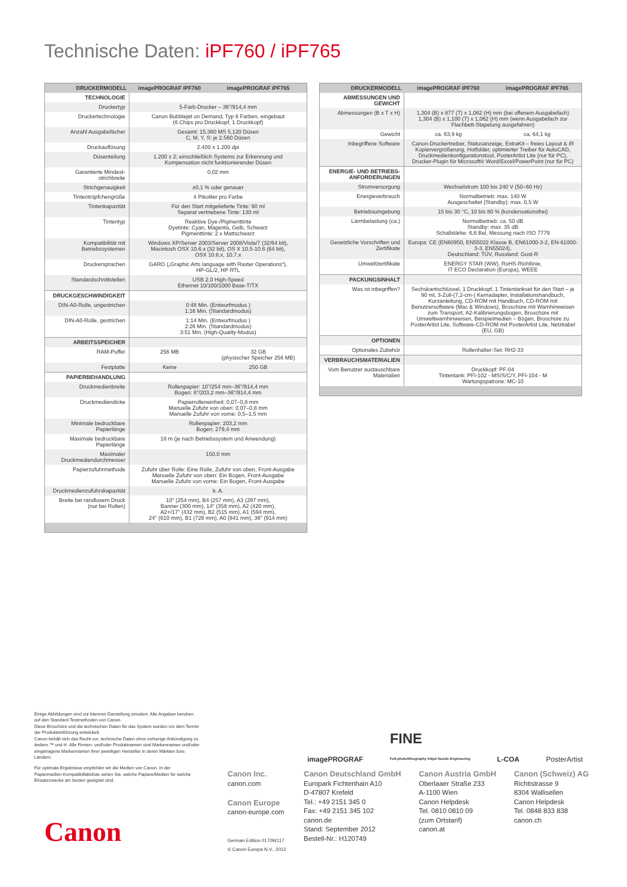Technische Daten: iPF760 / iPF765
| DRUCKERMODELL | imagePROGRAF iPF760 | imagePROGRAF iPF765 |
| --- | --- | --- |
| TECHNOLOGIE | | |
| Druckertyp | 5-Farb-Drucker – 36"/914,4 mm | |
| Druckertechnologie | Canon Bubblejet on Demand, Typ 6 Farben, eingebaut (6 Chips pro Druckkopf, 1 Druckkopf) | |
| Anzahl Ausgabefächer | Gesamt: 15.360 MS 5,120 Düsen C, M, Y, S: je 2.560 Düsen | |
| Druckauflösung | 2.400 x 1.200 dpi | |
| Düsenteilung | 1.200 x 2; einschließlich Systems zur Erkennung und Kompensation nicht funktionierender Düsen | |
| Garantierte Mindest-strichbreite | 0,02 mm | |
| Strichgenauigkeit | ±0,1 % oder genauer | |
| Tintentröpfchengröße | 4 Pikoliter pro Farbe | |
| Tintenkapazität | Für den Start mitgelieferte Tinte: 90 ml Separat vertriebene Tinte: 130 ml | |
| Tintentyp | Reaktive Dye-/Pigmenttinte Dyetinte: Cyan, Magenta, Gelb, Schwarz Pigmenttinte: 2 x Mattschwarz | |
| Kompatibilität mit Betriebssystemen | Windows XP/Server 2003/Server 2008/Vista/7 (32/64 bit), Macintosh OSX 10.6.x (32 bit), OS X 10.5-10.6 (64 bit), OSX 10.6.x, 10.7.x | |
| Druckersprachen | GARO („Graphic Arts language with Raster Operations“), HP-GL/2, HP RTL | |
| Standardschnittstellen | USB 2.0 High-Speed Ethernet 10/100/1000 Base-T/TX | |
| DRUCKGESCHWINDIGKEIT | | |
| DIN-A0-Rolle, ungestrichen | 0:48 Min. (Entwurfmodus ) 1:16 Min. (Standardmodus) | |
| DIN-A0-Rolle, gestrichen | 1:14 Min. (Entwurfmodus ) 2:26 Min. (Standardmodus) 3:51 Min. (High-Quality-Modus) | |
| ARBEITSSPEICHER | | |
| RAM-Puffer | 256 MB | 32 GB (physischer Speicher 256 MB) |
| Festplatte | Keine | 250 GB |
| PAPIERBEHANDLUNG | | |
| Druckmedienbreite | Rollenpapier: 10"/254 mm–36"/914,4 mm Bogen: 8"/203,2 mm–36"/914,4 mm | |
| Druckmediendicke | Papierrolleneinheit: 0,07–0,8 mm Manuelle Zufuhr von oben: 0,07–0,8 mm Manuelle Zufuhr von vorne: 0,5–1,5 mm | |
| Minimale bedruckbare Papierlänge | Rollenpapier: 203,2 mm Bogen: 279,4 mm | |
| Maximale bedruckbare Papierlänge | 18 m (je nach Betriebssystem und Anwendung) | |
| Maximaler Druckmediendurchmesser | 150,0 mm | |
| Papierzufuhrmethode | Zufuhr über Rolle: Eine Rolle, Zufuhr von oben, Front-Ausgabe Manuelle Zufuhr von oben: Ein Bogen, Front-Ausgabe Manuelle Zufuhr von vorne: Ein Bogen, Front-Ausgabe | |
| Druckmedienzufuhrskapazität | k. A. | |
| Breite bei randlosem Druck (nur bei Rollen) | 10" (254 mm), B4 (257 mm), A3 (297 mm), Banner (300 mm), 14" (356 mm), A2 (420 mm), A2+/17" (432 mm), B2 (515 mm), A1 (594 mm), 24" (610 mm), B1 (728 mm), A0 (841 mm), 36" (914 mm) | |
| DRUCKERMODELL | imagePROGRAF iPF760 | imagePROGRAF iPF765 |
| --- | --- | --- |
| ABMESSUNGEN UND GEWICHT | | |
| Abmessungen (B x T x H) | 1,304 (B) x 877 (T) x 1,062 (H) mm (bei offenem Ausgabefach) 1,304 (B) x 1,100 (T) x 1,062 (H) mm (wenn Ausgabefach zur Flachbett-Stapelung ausgefahren) | |
| Gewicht | ca. 63,9 kg | ca. 64,1 kg |
| Inbegriffene Software | Canon-Druckertreiber, Statusanzeige, ExtraKit – freies Layout & iR Kopiervergrößerung, Hotfolder, optimierter Treiber für AutoCAD, Druckmedienkonfigurationstool, PosterArtist Lite (nur für PC), Drucker-Plugin für Microsoft® Word/Excel/PowerPoint (nur für PC) | |
| ENERGIE- UND BETRIEBS-ANFORDERUNGEN | | |
| Stromversorgung | Wechselstrom 100 bis 240 V (50–60 Hz) | |
| Energieverbrauch | Normalbetrieb: max. 140 W Ausgeschaltet (Standby): max. 0,5 W | |
| Betriebsumgebung | 15 bis 30 °C, 10 bis 80 % (kondensationsfrei) | |
| Lärmbelastung (ca.) | Normalbetrieb: ca. 50 dB Standby: max. 35 dB Schallstärke: 6,6 Bel, Messung nach ISO 7779 | |
| Gesetzliche Vorschriften und Zertifikate | Europa: CE (EN60950, EN55022 Klasse B, EN61000-3-2, EN-61000-3-3, EN55024), Deutschland: TÜV, Russland: Gost-R | |
| Umweltzertifikate | ENERGY STAR (WW), RoHS-Richtlinie, IT ECO Declaration (Europa), WEEE | |
| PACKUNGSINHALT | | |
| Was ist inbegriffen? | Sechskantschlüssel, 1 Druckkopf, 1 Tintentankset für den Start – je 90 ml, 3-Zoll-(7,2-cm-) Kernadapter, Installationshandbuch, Kurzanleitung, CD-ROM mit Handbuch, CD-ROM mit Benutzersoftware (Mac & Windows), Broschüre mit Warnhinweisen zum Transport, A2-Kalibrierungsbogen, Broschüre mit Umweltwarnhinweisen, Beispielmedien – Bögen, Broschüre zu PosterArtist Lite, Software-CD-ROM mit PosterArtist Lite, Netzkabel (EU, GB) | |
| OPTIONEN | | |
| Optionales Zubehör | Rollenhalter-Set: RH2-33 | |
| VERBRAUCHSMATERIALIEN | | |
| Vom Benutzer austauschbare Materialien | Druckkopf: PF-04 Tintentank: PFI-102 - MS/S/C/Y, PFI-104 - M Wartungspatrone: MC-10 | |
Einige Abbildungen sind zur klareren Darstellung simuliert. Alle Angaben beruhen auf den Standard-Testmethoden von Canon.
Diese Broschüre und die technischen Daten für das System wurden vor dem Termin der Produkteinführung entwickelt.
Canon behält sich das Recht vor, technische Daten ohne vorherige Ankündigung zu ändern.™ und ®: Alle Firmen- und/oder Produktnamen sind Markennamen und/oder eingetragene Markennamen ihrer jeweiligen Hersteller in deren Märkten bzw. Ländern.
Für optimale Ergebnisse empfehlen wir die Medien von Canon. In der Papiermedien-Kompatibilitätsliste sehen Sie, welche Papiere/Medien für welche Einsatzzwecke am besten geeignet sind.
imagePROGRAF FINE
Full-photolithography Inkjet Nozzle Engineering L-COA PosterArtist
Canon Inc.
canon.com
Canon Europe
canon-europe.com
German Edition 0170W117
© Canon Europa N.V., 2012
Canon Deutschland GmbH
Europark Fichtenhain A10
D-47807 Krefeld
Tel.: +49 2151 345 0
Fax: +49 2151 345 102
canon.de
Stand: September 2012
Bestell-Nr.: H120749
Canon Austria GmbH
Oberlaaer Straße 233
A-1100 Wien
Canon Helpdesk
Tel. 0810 0810 09
(zum Ortstarif)
canon.at
Canon (Schweiz) AG
Richtistrasse 9
8304 Wallisellen
Canon Helpdesk
Tel. 0848 833 838
canon.ch
Canon